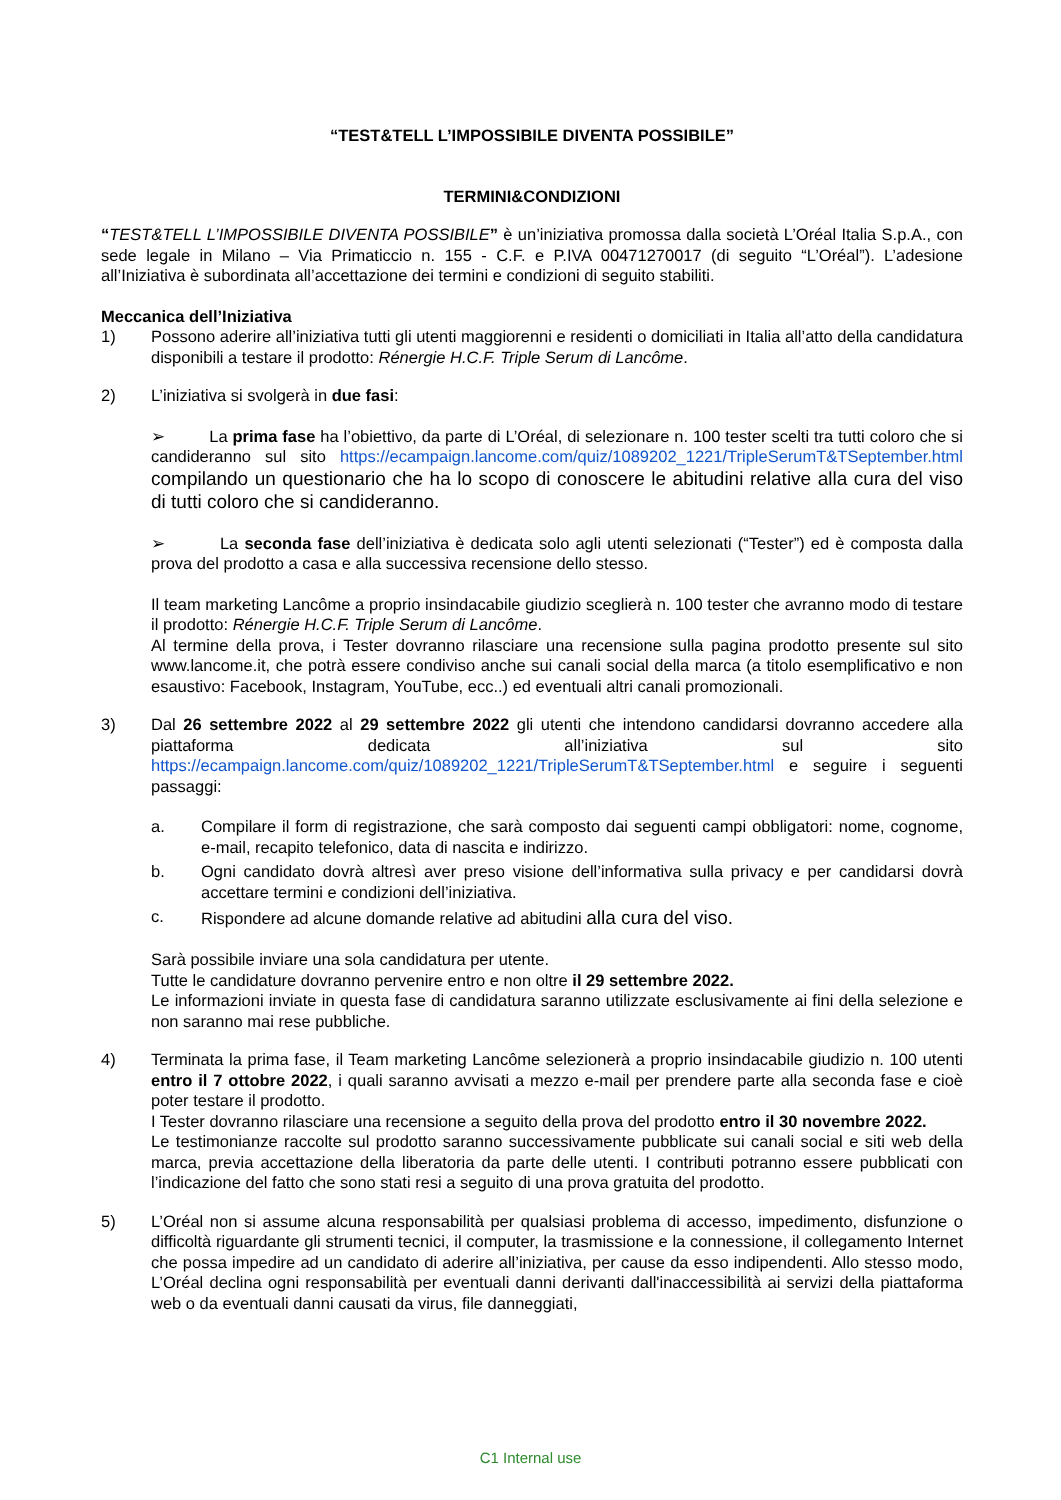“TEST&TELL L’IMPOSSIBILE DIVENTA POSSIBILE”
TERMINI&CONDIZIONI
“TEST&TELL L’IMPOSSIBILE DIVENTA POSSIBILE” è un’iniziativa promossa dalla società L’Oréal Italia S.p.A., con sede legale in Milano – Via Primaticcio n. 155 - C.F. e P.IVA 00471270017 (di seguito “L’Oréal”). L’adesione all’Iniziativa è subordinata all’accettazione dei termini e condizioni di seguito stabiliti.
Meccanica dell’Iniziativa
1) Possono aderire all’iniziativa tutti gli utenti maggiorenni e residenti o domiciliati in Italia all’atto della candidatura disponibili a testare il prodotto: Rénergie H.C.F. Triple Serum di Lancôme.
2) L’iniziativa si svolgerà in due fasi:
➢ La prima fase ha l’obiettivo, da parte di L’Oréal, di selezionare n. 100 tester scelti tra tutti coloro che si candideranno sul sito https://ecampaign.lancome.com/quiz/1089202_1221/TripleSerumT&TSeptember.html compilando un questionario che ha lo scopo di conoscere le abitudini relative alla cura del viso di tutti coloro che si candideranno.
➢ La seconda fase dell’iniziativa è dedicata solo agli utenti selezionati (“Tester”) ed è composta dalla prova del prodotto a casa e alla successiva recensione dello stesso.
Il team marketing Lancôme a proprio insindacabile giudizio sceglierà n. 100 tester che avranno modo di testare il prodotto: Rénergie H.C.F. Triple Serum di Lancôme.
Al termine della prova, i Tester dovranno rilasciare una recensione sulla pagina prodotto presente sul sito www.lancome.it, che potrà essere condiviso anche sui canali social della marca (a titolo esemplificativo e non esaustivo: Facebook, Instagram, YouTube, ecc..) ed eventuali altri canali promozionali.
3) Dal 26 settembre 2022 al 29 settembre 2022 gli utenti che intendono candidarsi dovranno accedere alla piattaforma dedicata all’iniziativa sul sito https://ecampaign.lancome.com/quiz/1089202_1221/TripleSerumT&TSeptember.html e seguire i seguenti passaggi:
a. Compilare il form di registrazione, che sarà composto dai seguenti campi obbligatori: nome, cognome, e-mail, recapito telefonico, data di nascita e indirizzo.
b. Ogni candidato dovrà altresì aver preso visione dell’informativa sulla privacy e per candidarsi dovrà accettare termini e condizioni dell’iniziativa.
c. Rispondere ad alcune domande relative ad abitudini alla cura del viso.
Sarà possibile inviare una sola candidatura per utente.
Tutte le candidature dovranno pervenire entro e non oltre il 29 settembre 2022.
Le informazioni inviate in questa fase di candidatura saranno utilizzate esclusivamente ai fini della selezione e non saranno mai rese pubbliche.
4) Terminata la prima fase, il Team marketing Lancôme selezionerà a proprio insindacabile giudizio n. 100 utenti entro il 7 ottobre 2022, i quali saranno avvisati a mezzo e-mail per prendere parte alla seconda fase e cioè poter testare il prodotto.
I Tester dovranno rilasciare una recensione a seguito della prova del prodotto entro il 30 novembre 2022.
Le testimonianze raccolte sul prodotto saranno successivamente pubblicate sui canali social e siti web della marca, previa accettazione della liberatoria da parte delle utenti. I contributi potranno essere pubblicati con l’indicazione del fatto che sono stati resi a seguito di una prova gratuita del prodotto.
5) L’Oréal non si assume alcuna responsabilità per qualsiasi problema di accesso, impedimento, disfunzione o difficoltà riguardante gli strumenti tecnici, il computer, la trasmissione e la connessione, il collegamento Internet che possa impedire ad un candidato di aderire all’iniziativa, per cause da esso indipendenti. Allo stesso modo, L’Oréal declina ogni responsabilità per eventuali danni derivanti dall'inaccessibilità ai servizi della piattaforma web o da eventuali danni causati da virus, file danneggiati,
C1 Internal use